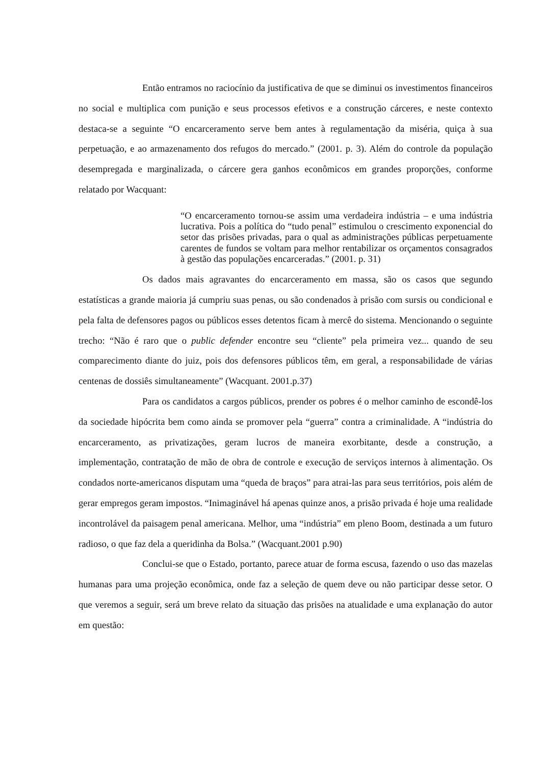Então entramos no raciocínio da justificativa de que se diminui os investimentos financeiros no social e multiplica com punição e seus processos efetivos e a construção cárceres, e neste contexto destaca-se a seguinte “O encarceramento serve bem antes à regulamentação da miséria, quiça à sua perpetuação, e ao armazenamento dos refugos do mercado.” (2001. p. 3). Além do controle da população desempregada e marginalizada, o cárcere gera ganhos econômicos em grandes proporções, conforme relatado por Wacquant:
“O encarceramento tornou-se assim uma verdadeira indústria – e uma indústria lucrativa. Pois a política do “tudo penal” estimulou o crescimento exponencial do setor das prisões privadas, para o qual as administrações públicas perpetuamente carentes de fundos se voltam para melhor rentabilizar os orçamentos consagrados à gestão das populações encarceradas.” (2001. p. 31)
Os dados mais agravantes do encarceramento em massa, são os casos que segundo estatísticas a grande maioria já cumpriu suas penas, ou são condenados à prisão com sursis ou condicional e pela falta de defensores pagos ou públicos esses detentos ficam à mercê do sistema. Mencionando o seguinte trecho: “Não é raro que o public defender encontre seu “cliente” pela primeira vez... quando de seu comparecimento diante do juiz, pois dos defensores públicos têm, em geral, a responsabilidade de várias centenas de dossiês simultaneamente” (Wacquant. 2001.p.37)
Para os candidatos a cargos públicos, prender os pobres é o melhor caminho de escondê-los da sociedade hipócrita bem como ainda se promover pela “guerra” contra a criminalidade. A “indústria do encarceramento, as privatizações, geram lucros de maneira exorbitante, desde a construção, a implementação, contratação de mão de obra de controle e execução de serviços internos à alimentação. Os condados norte-americanos disputam uma “queda de braços” para atrai-las para seus territórios, pois além de gerar empregos geram impostos. “Inimaginável há apenas quinze anos, a prisão privada é hoje uma realidade incontrolável da paisagem penal americana. Melhor, uma “indústria” em pleno Boom, destinada a um futuro radioso, o que faz dela a queridinha da Bolsa.” (Wacquant.2001 p.90)
Conclui-se que o Estado, portanto, parece atuar de forma escusa, fazendo o uso das mazelas humanas para uma projeção econômica, onde faz a seleção de quem deve ou não participar desse setor. O que veremos a seguir, será um breve relato da situação das prisões na atualidade e uma explanação do autor em questão: